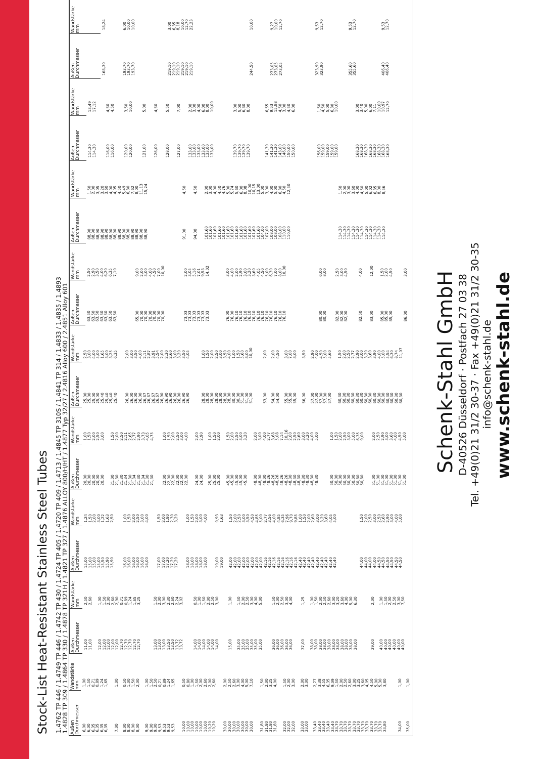Stock-List Heat-Resistant Stainless Steel Tubes
1.4762 TP 446 / 1.4749 TP 446 / 1.4742 TP 430 / 1.4724 TP 405 / 1.4720 TP 409 / 1.4713 / 1.4845 TP 310S / 1.4841 TP 314 / 1.4833 / 1.4835 / 1.4893
1.4828 TP 309 / 1.4864 TP 330 / 1.4878 TP 321H / 1.4821 TP 327 / 1.4876 ALLOY 800/H/HT / 1.4877 Typ 32/27 / 2.4816 Alloy 600 / 2.4851 Alloy 601
| Außen Durchmesser | Wandstärke mm |
| --- | --- |
| 6,00 6,00 6,35 6,35 6,35 6,35 | 1,00 1,50 0,71 0,89 1,24 1,65 |
| 7,00 | 1,00 |
| 8,00 8,00 8,00 8,00 | 0,50 1,00 1,50 2,00 |
| 9,00 9,00 9,00 9,53 9,53 9,53 9,53 | 1,00 1,50 2,50 0,71 0,89 1,24 1,65 |
| 10,00 10,00 10,00 10,00 10,00 10,00 10,20 10,20 | 0,50 0,80 1,00 1,50 2,00 2,60 2,00 2,60 |
| 30,00 30,00 30,00 30,00 30,00 30,00 30,00 | 2,00 2,50 2,60 3,00 4,00 5,00 7,10 |
| 31,80 31,80 31,80 31,80 | 1,50 2,00 3,25 4,00 |
| 32,00 32,00 32,00 | 1,50 2,00 3,00 |
| 33,00 33,00 | 2,00 3,00 |
| 33,40 33,40 33,40 33,40 33,40 33,70 33,70 33,70 33,70 33,70 33,70 33,70 33,70 33,70 33,70 33,70 33,80 | 2,77 3,38 4,55 6,35 9,09 1,50 2,00 2,50 2,60 3,00 3,25 3,60 4,05 4,50 5,00 5,30 3,80 |
| 34,00 | 1,00 |
| 35,00 | 1,00 |
| Außen Durchmesser | Wandstärke mm |
| --- | --- |
| 11,00 11,00 | 2,50 2,60 |
| 12,00 12,00 12,00 12,00 12,00 12,70 12,70 12,70 12,70 12,70 | 1,00 1,50 2,00 2,60 2,90 0,71 0,89 1,24 1,65 3,25 |
| 13,00 13,00 13,00 13,50 13,50 13,72 13,72 | 1,50 2,00 3,00 2,30 2,60 2,24 3,02 |
| 14,00 14,00 14,00 14,00 14,00 14,00 | 0,50 1,00 1,50 2,00 2,50 3,00 |
| 15,00 | 1,00 |
| 35,00 35,00 35,00 35,00 35,00 35,00 | 1,50 2,00 2,50 3,00 4,00 5,00 |
| 36,00 36,00 36,00 36,00 36,00 | 1,50 2,00 2,50 3,00 4,00 |
| 37,00 | 1,25 |
| 38,00 38,00 38,00 38,00 38,00 38,00 38,00 38,00 38,00 38,00 38,00 | 1,00 1,50 2,00 2,50 2,60 3,00 3,20 3,60 4,00 5,00 6,30 |
| 39,00 | 2,00 |
| 40,00 40,00 40,00 40,00 40,00 40,00 | 1,00 1,50 2,00 2,50 3,00 7,50 |
| Außen Durchmesser | Wandstärke mm |
| --- | --- |
| 15,00 15,00 15,00 15,00 15,50 15,90 15,90 | 1,24 1,50 2,00 3,00 1,22 1,63 2,50 |
| 16,00 16,00 16,00 16,00 16,00 16,00 | 1,00 1,50 2,00 2,50 3,00 4,00 |
| 17,00 17,00 17,20 17,20 17,20 | 1,50 2,00 1,80 2,30 3,20 |
| 18,00 18,00 18,00 18,00 18,00 | 1,00 1,50 2,00 3,00 4,00 |
| 19,00 19,00 | 0,93 1,63 |
| 42,00 42,00 42,00 42,00 42,00 42,00 42,00 42,00 42,16 42,16 42,16 42,16 42,16 42,16 42,16 42,16 42,40 42,40 42,40 42,40 42,40 42,40 42,40 42,40 42,40 | 1,50 2,00 2,50 3,00 3,50 4,50 4,85 5,00 2,77 3,56 4,00 4,85 6,35 7,96 9,70 9,85 1,00 1,50 2,00 2,60 3,00 3,20 3,60 4,05 5,00 |
| 44,00 44,00 44,00 44,00 44,50 44,50 44,50 44,50 44,50 44,50 | 1,50 2,00 2,50 3,00 2,50 2,60 2,90 3,00 4,00 5,00 |
| Außen Durchmesser | Wandstärke mm |
| --- | --- |
| 20,00 20,00 20,00 20,00 20,00 | 1,00 1,50 2,00 2,50 3,00 |
| 21,00 21,30 21,30 21,34 21,30 21,34 21,30 21,34 21,30 21,30 | 1,50 2,00 2,50 2,11 2,65 2,77 2,90 3,73 4,05 4,75 |
| 22,00 22,00 22,00 22,00 22,00 22,00 | 1,00 1,50 2,00 2,50 3,00 4,00 |
| 24,00 24,00 | 2,00 2,90 |
| 25,00 25,00 25,00 | 1,00 1,50 2,00 |
| 45,00 45,00 45,00 45,00 45,00 | 1,50 2,00 2,50 3,00 3,20 |
| 48,00 48,00 48,00 48,26 48,26 48,26 48,26 48,26 48,30 48,30 48,30 48,30 48,30 48,30 48,30 | 2,00 3,00 4,00 2,77 3,68 5,08 7,14 10,16 2,00 2,50 2,60 3,00 3,20 4,00 5,00 |
| 50,00 50,00 50,00 50,00 50,00 50,00 50,80 50,80 | 1,00 1,50 2,00 2,50 3,00 5,00 6,35 9,00 |
| 51,00 51,00 51,00 51,00 51,00 51,00 51,00 51,00 | 2,00 2,50 2,90 3,00 3,60 4,00 4,50 5,00 |
| Außen Durchmesser | Wandstärke mm |
| --- | --- |
| 25,00 25,00 25,00 25,00 25,40 25,40 25,40 25,40 | 2,50 3,00 4,00 5,00 1,65 3,00 3,25 6,35 |
| 26,00 26,00 26,00 26,00 26,67 26,67 26,67 26,67 26,90 26,90 26,90 26,90 26,90 26,90 26,90 | 2,00 3,00 3,50 4,00 2,11 2,87 3,91 5,54 2,00 2,30 2,60 3,00 3,20 3,50 4,05 |
| 28,00 28,00 28,00 28,00 28,00 28,00 28,00 30,00 30,00 51,00 51,00 51,00 | 1,00 1,50 2,00 2,50 3,00 3,50 4,00 1,00 1,50 5,60 8,00 10,00 |
| 53,00 | 2,00 |
| 54,00 54,00 | 2,00 4,50 |
| 55,00 55,00 55,00 | 3,00 7,00 8,00 |
| 56,00 | 3,50 |
| 57,00 57,00 57,00 57,00 57,00 | 2,90 4,00 4,50 5,00 5,60 |
| 60,30 60,30 60,30 60,30 60,30 60,30 60,30 60,30 60,30 60,30 60,30 60,30 60,30 60,30 60,30 | 1,50 2,00 2,50 2,77 2,90 3,00 3,20 3,60 3,90 4,00 5,00 5,54 6,30 8,74 11,07 |
| Außen Durchmesser | Wandstärke mm |
| --- | --- |
| 63,50 63,50 63,50 63,50 63,50 63,50 63,50 | 2,50 2,90 3,50 4,00 6,20 6,35 7,10 |
| 65,00 70,00 70,00 70,00 70,00 70,00 70,00 | 9,00 2,00 3,00 4,00 4,50 7,00 10,00 |
| 73,03 73,03 73,03 73,03 73,03 73,03 | 2,00 3,05 5,16 7,01 9,53 14,02 |
| 76,00 76,00 76,10 76,10 76,10 76,10 76,10 76,10 76,10 76,10 76,10 76,10 76,10 76,10 | 3,00 4,00 2,00 2,90 3,00 3,20 3,60 4,05 4,50 5,00 6,30 7,00 8,00 10,00 |
| 80,00 80,00 | 6,00 8,00 |
| 82,00 82,00 82,00 | 2,50 3,00 4,50 |
| 82,50 | 4,00 |
| 83,00 | 12,00 |
| 85,00 85,00 85,00 | 1,50 2,00 4,50 |
| 86,00 | 3,00 |
| Außen Durchmesser | Wandstärke mm |
| --- | --- |
| 88,90 88,90 88,90 88,90 88,90 88,90 88,90 88,90 88,90 88,90 88,90 88,90 88,90 88,90 | 1,50 2,00 3,05 3,20 3,60 4,00 4,05 4,50 5,49 6,30 7,62 8,00 11,13 15,24 |
| 91,00 | 4,50 |
| 94,00 | 4,50 |
| 101,60 101,60 101,60 101,60 101,60 101,60 101,60 101,60 101,60 101,60 101,60 101,60 101,60 104,00 107,00 108,00 108,00 108,00 110,00 110,00 | 2,00 3,00 4,00 4,50 4,76 5,00 5,74 5,60 6,00 8,08 10,00 10,15 13,00 5,00 3,00 4,00 5,00 6,30 4,50 12,50 |
| 114,30 114,30 114,30 114,30 114,30 114,30 114,30 114,30 114,30 114,30 114,30 | 1,50 2,00 3,00 3,60 4,00 4,50 5,00 6,02 6,35 8,00 8,56 |
| Außen Durchmesser | Wandstärke mm |
| --- | --- |
| 114,30 114,30 | 13,49 17,12 |
| 116,00 116,00 | 4,50 4,50 |
| 120,00 120,00 | 3,50 10,00 |
| 121,00 | 5,00 |
| 126,00 | 4,50 |
| 128,00 | 5,50 |
| 127,00 | 7,00 |
| 133,00 133,00 133,00 133,00 133,00 133,00 | 2,00 3,00 4,00 6,00 8,00 10,00 |
| 139,70 139,70 139,70 139,70 | 3,00 5,00 6,30 8,00 |
| 141,30 141,30 141,30 143,00 146,00 150,00 150,00 | 6,55 9,53 15,88 4,50 3,00 4,50 6,00 |
| 156,00 159,00 159,00 159,00 159,00 | 1,50 4,50 5,00 6,30 10,00 |
| 168,30 168,30 168,30 168,30 168,30 168,30 168,30 168,30 | 3,00 3,40 5,00 6,00 7,11 10,00 10,97 12,70 |
| Außen Durchmesser | Wandstärke mm |
| --- | --- |
| 168,30 | 18,24 |
| 193,70 193,70 193,70 | 6,00 10,00 10,00 |
| 219,10 219,10 219,10 219,10 219,10 219,10 | 3,00 6,35 8,18 10,00 12,70 22,23 |
| 244,50 | 10,00 |
| 273,05 273,05 273,05 | 9,27 10,00 12,70 |
| 323,90 323,90 | 9,53 12,70 |
| 355,60 355,60 | 9,53 12,70 |
| 406,40 406,40 | 9,53 12,70 |
Schenk-Stahl GmbH
D-40526 Düsseldorf · Postfach 27 03 38
Tel. +49(0)21 31/2 30-37 · Fax +49(0)21 31/2 30-35
info@schenk-stahl.de
www.schenk-stahl.de